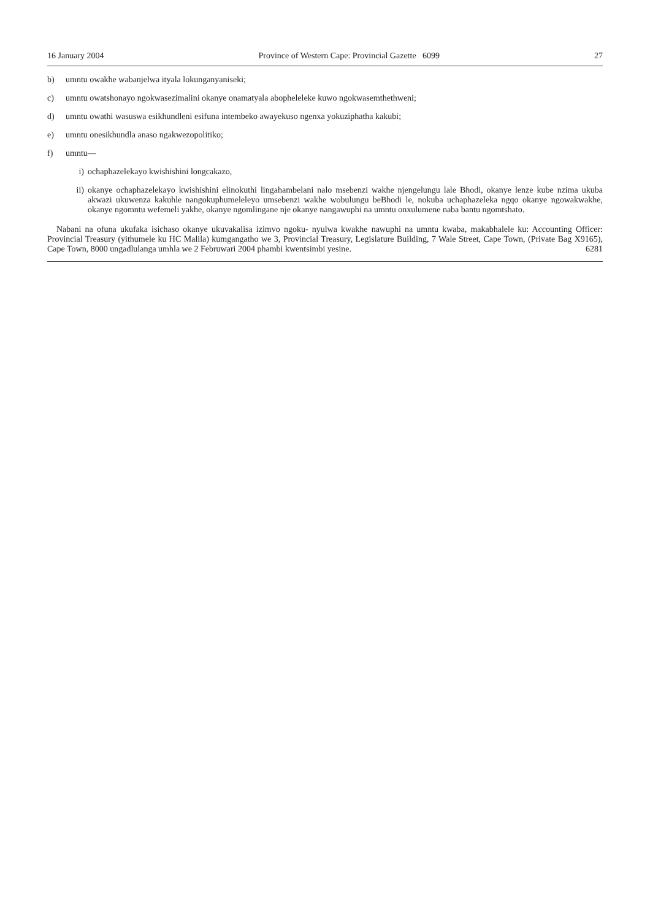16 January 2004 Province of Western Cape: Provincial Gazette 6099 27
b) umntu owakhe wabanjelwa ityala lokunganyaniseki;
c) umntu owatshonayo ngokwasezimalini okanye onamatyala abopheleleke kuwo ngokwasemthethweni;
d) umntu owathi wasuswa esikhundleni esifuna intembeko awayekuso ngenxa yokuziphatha kakubi;
e) umntu onesikhundla anaso ngakwezopolitiko;
f) umntu—
i) ochaphazelekayo kwishishini longcakazo,
ii) okanye ochaphazelekayo kwishishini elinokuthi lingahambelani nalo msebenzi wakhe njengelungu lale Bhodi, okanye lenze kube nzima ukuba akwazi ukuwenza kakuhle nangokuphumeleleyo umsebenzi wakhe wobulungu beBhodi le, nokuba uchaphazeleka ngqo okanye ngowakwakhe, okanye ngomntu wefemeli yakhe, okanye ngomlingane nje okanye nangawuphi na umntu onxulumene naba bantu ngomtshato.
Nabani na ofuna ukufaka isichaso okanye ukuvakalisa izimvo ngoku- nyulwa kwakhe nawuphi na umntu kwaba, makabhalele ku: Accounting Officer: Provincial Treasury (yithumele ku HC Malila) kumgangatho we 3, Provincial Treasury, Legislature Building, 7 Wale Street, Cape Town, (Private Bag X9165), Cape Town, 8000 ungadlulanga umhla we 2 Februwari 2004 phambi kwentsimbi yesine. 6281